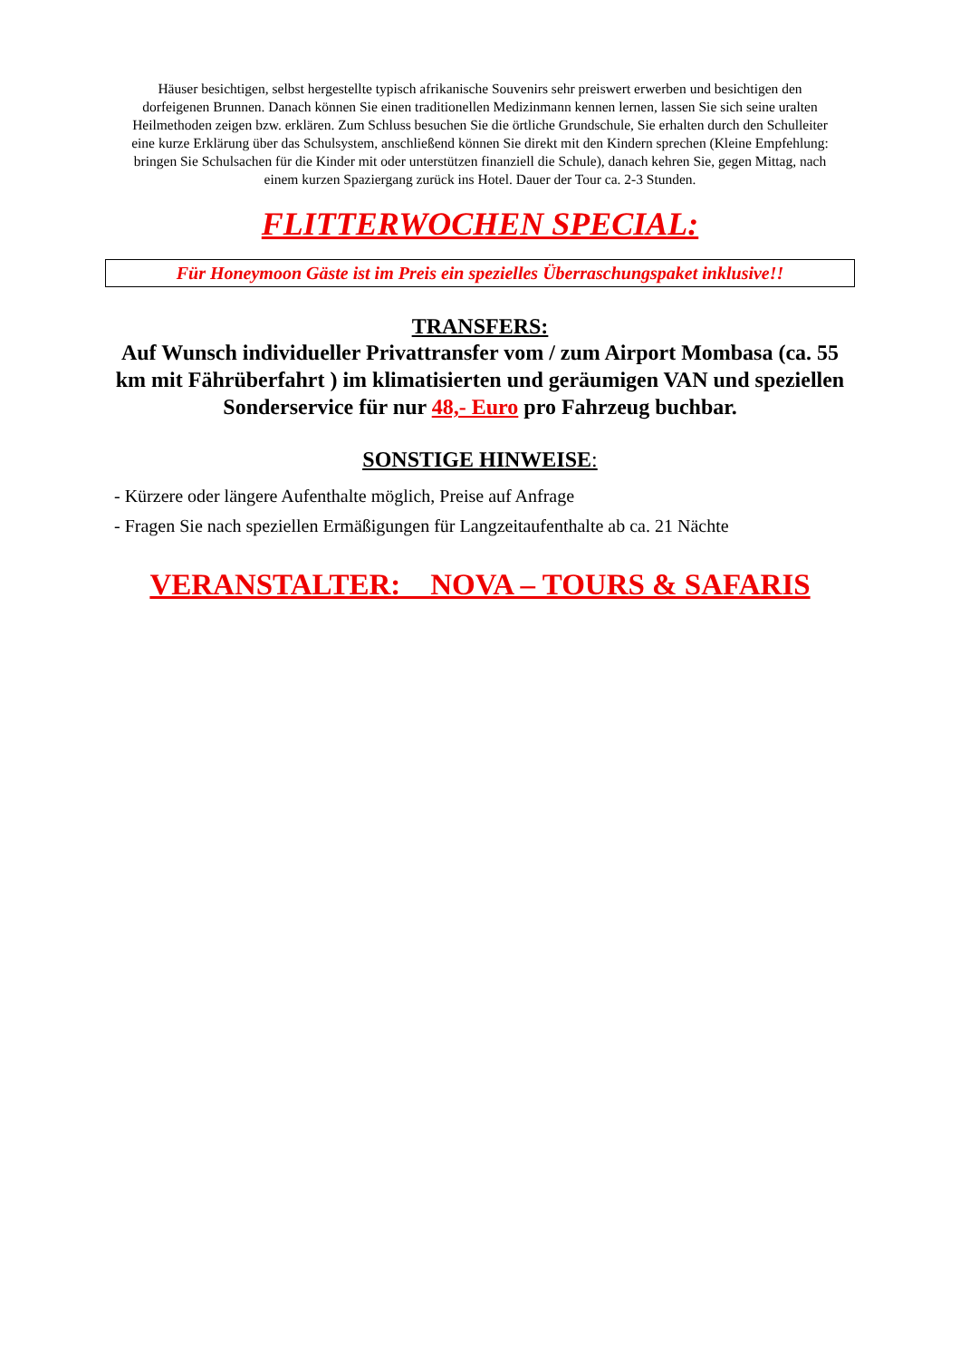Häuser besichtigen, selbst hergestellte typisch afrikanische Souvenirs sehr preiswert erwerben und besichtigen den dorfeigenen Brunnen. Danach können Sie einen traditionellen Medizinmann kennen lernen, lassen Sie sich seine uralten Heilmethoden zeigen bzw. erklären. Zum Schluss besuchen Sie die örtliche Grundschule, Sie erhalten durch den Schulleiter eine kurze Erklärung über das Schulsystem, anschließend können Sie direkt mit den Kindern sprechen (Kleine Empfehlung: bringen Sie Schulsachen für die Kinder mit oder unterstützen finanziell die Schule), danach kehren Sie, gegen Mittag, nach einem kurzen Spaziergang zurück ins Hotel. Dauer der Tour ca. 2-3 Stunden.
FLITTERWOCHEN SPECIAL:
Für Honeymoon Gäste ist im Preis ein spezielles Überraschungspaket inklusive!!
TRANSFERS:
Auf Wunsch individueller Privattransfer vom / zum Airport Mombasa (ca. 55 km mit Fährüberfahrt ) im klimatisierten und geräumigen VAN und speziellen Sonderservice für nur 48,- Euro pro Fahrzeug buchbar.
SONSTIGE HINWEISE:
- Kürzere oder längere Aufenthalte möglich, Preise auf Anfrage
- Fragen Sie nach speziellen Ermäßigungen für Langzeitaufenthalte ab ca. 21 Nächte
VERANSTALTER: NOVA – TOURS & SAFARIS